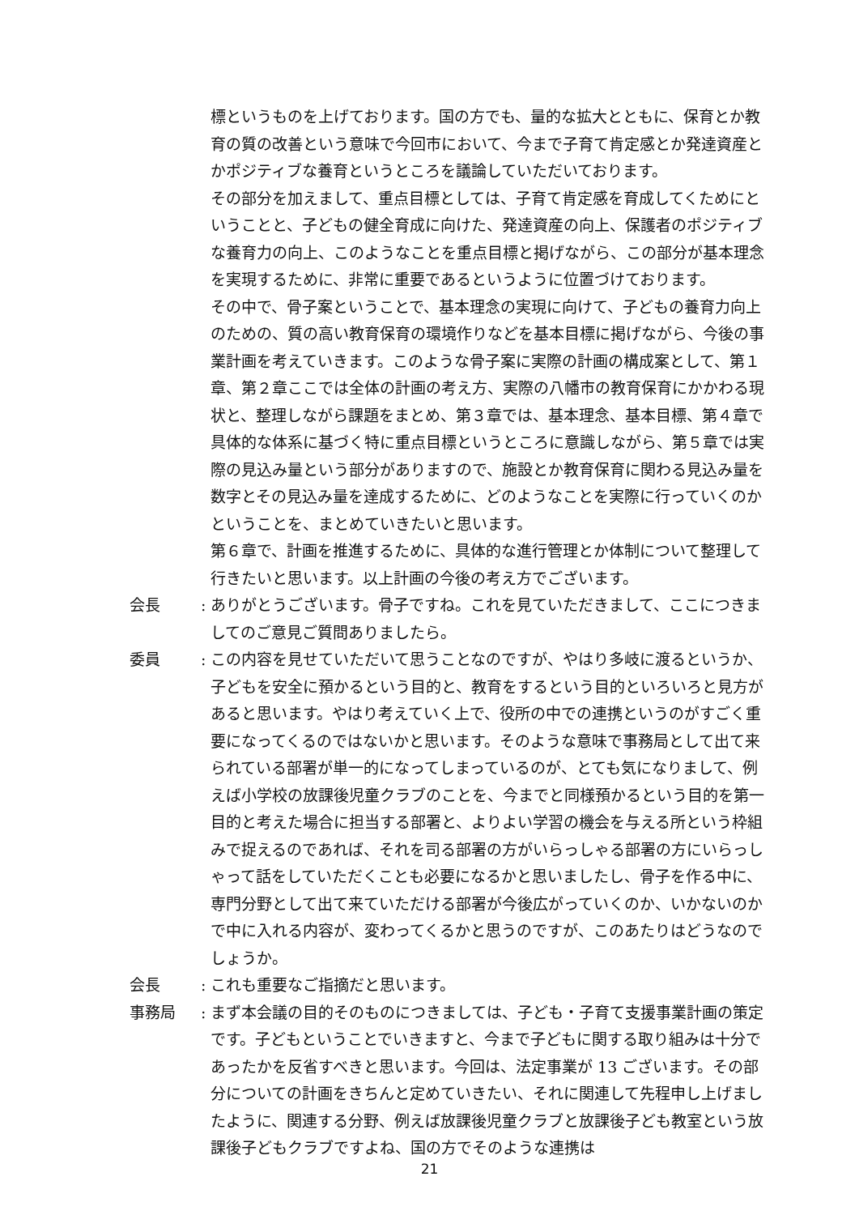標というものを上げております。国の方でも、量的な拡大とともに、保育とか教育の質の改善という意味で今回市において、今まで子育て肯定感とか発達資産とかポジティブな養育というところを議論していただいております。
その部分を加えまして、重点目標としては、子育て肯定感を育成してくためにということと、子どもの健全育成に向けた、発達資産の向上、保護者のポジティブな養育力の向上、このようなことを重点目標と掲げながら、この部分が基本理念を実現するために、非常に重要であるというように位置づけております。
その中で、骨子案ということで、基本理念の実現に向けて、子どもの養育力向上のための、質の高い教育保育の環境作りなどを基本目標に掲げながら、今後の事業計画を考えていきます。このような骨子案に実際の計画の構成案として、第１章、第２章ここでは全体の計画の考え方、実際の八幡市の教育保育にかかわる現状と、整理しながら課題をまとめ、第３章では、基本理念、基本目標、第４章で具体的な体系に基づく特に重点目標というところに意識しながら、第５章では実際の見込み量という部分がありますので、施設とか教育保育に関わる見込み量を数字とその見込み量を達成するために、どのようなことを実際に行っていくのかということを、まとめていきたいと思います。
第６章で、計画を推進するために、具体的な進行管理とか体制について整理して行きたいと思います。以上計画の今後の考え方でございます。
会長 : ありがとうございます。骨子ですね。これを見ていただきまして、ここにつきましてのご意見ご質問ありましたら。
委員 : この内容を見せていただいて思うことなのですが、やはり多岐に渡るというか、子どもを安全に預かるという目的と、教育をするという目的といろいろと見方があると思います。やはり考えていく上で、役所の中での連携というのがすごく重要になってくるのではないかと思います。そのような意味で事務局として出て来られている部署が単一的になってしまっているのが、とても気になりまして、例えば小学校の放課後児童クラブのことを、今までと同様預かるという目的を第一目的と考えた場合に担当する部署と、よりよい学習の機会を与える所という枠組みで捉えるのであれば、それを司る部署の方がいらっしゃる部署の方にいらっしゃって話をしていただくことも必要になるかと思いましたし、骨子を作る中に、専門分野として出て来ていただける部署が今後広がっていくのか、いかないのかで中に入れる内容が、変わってくるかと思うのですが、このあたりはどうなのでしょうか。
会長 : これも重要なご指摘だと思います。
事務局 : まず本会議の目的そのものにつきましては、子ども・子育て支援事業計画の策定です。子どもということでいきますと、今まで子どもに関する取り組みは十分であったかを反省すべきと思います。今回は、法定事業が 13 ございます。その部分についての計画をきちんと定めていきたい、それに関連して先程申し上げましたように、関連する分野、例えば放課後児童クラブと放課後子ども教室という放課後子どもクラブですよね、国の方でそのような連携は
21